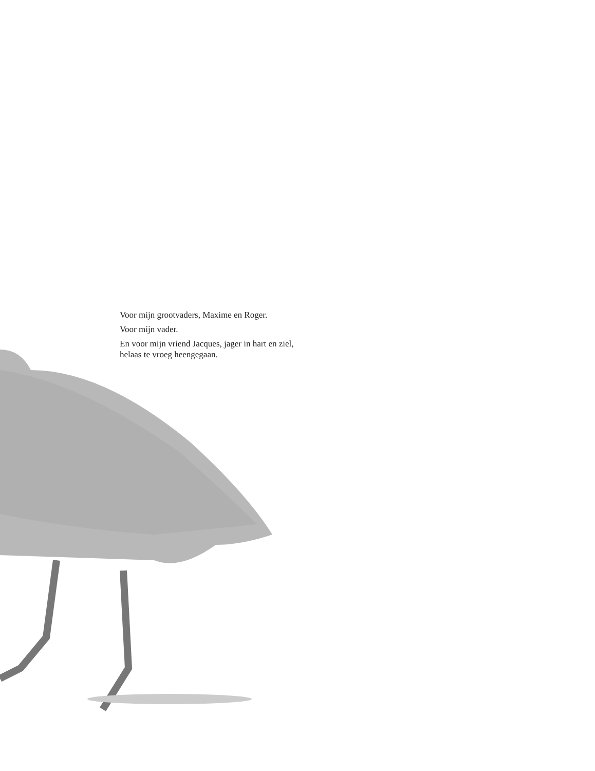Voor mijn grootvaders, Maxime en Roger.
Voor mijn vader.
En voor mijn vriend Jacques, jager in hart en ziel,
helaas te vroeg heengegaan.